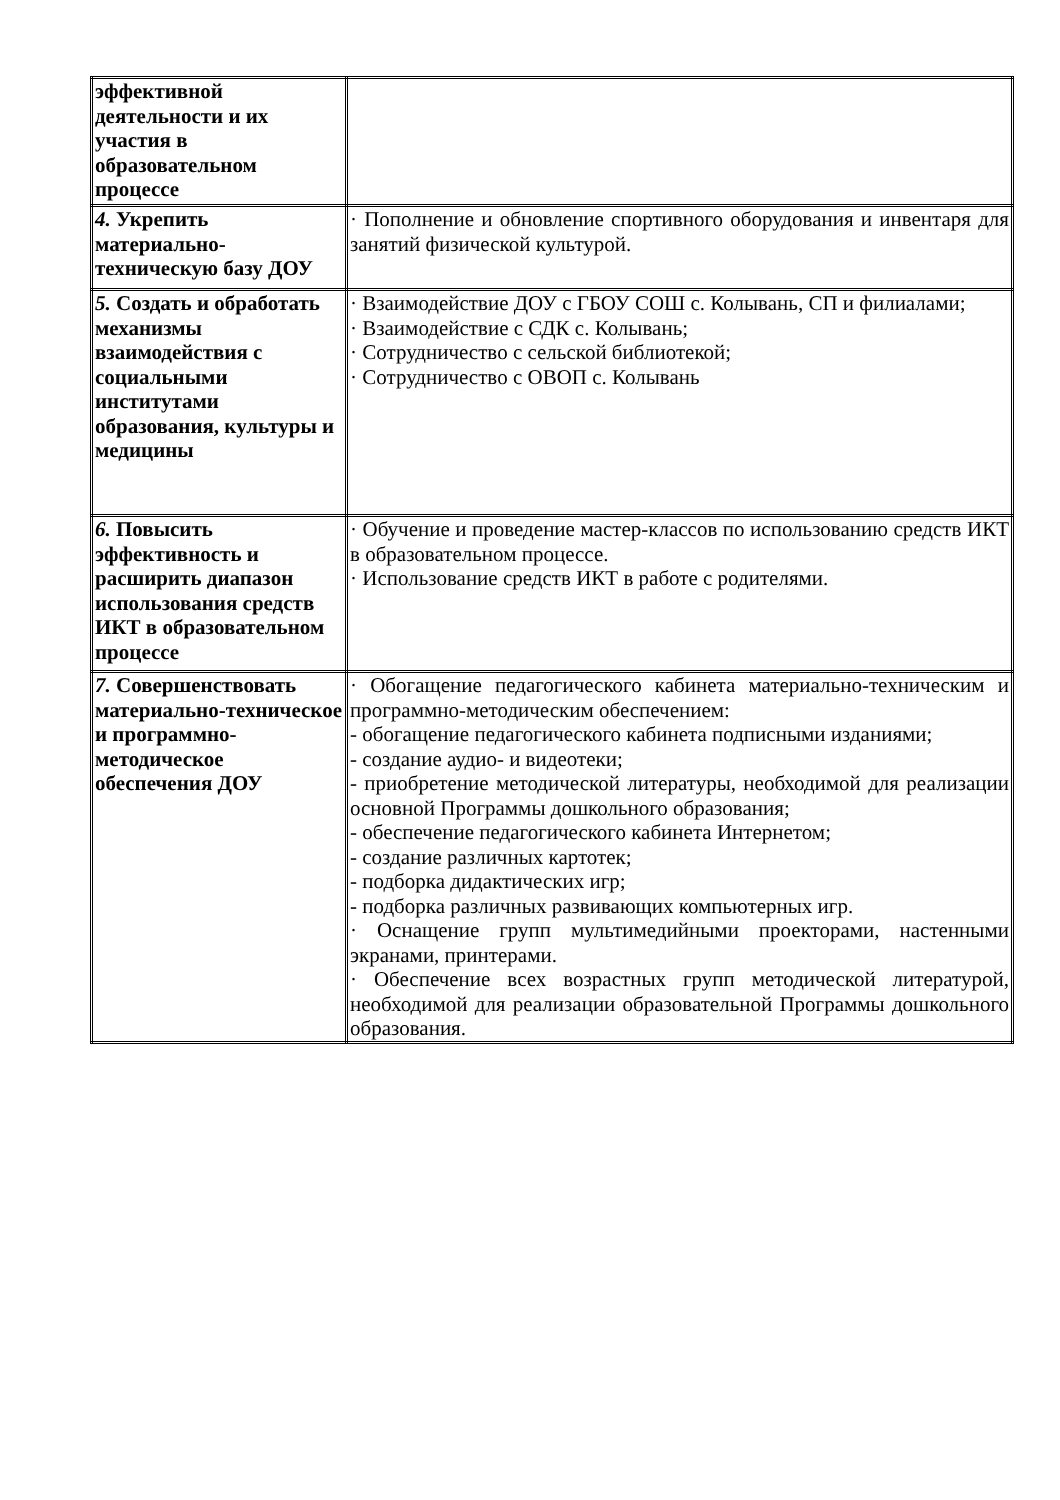| эффективной деятельности и их участия в образовательном процессе | |
| 4. Укрепить материально-техническую базу ДОУ | · Пополнение и обновление спортивного оборудования и инвентаря для занятий физической культурой. |
| 5. Создать и обработать механизмы взаимодействия с социальными институтами образования, культуры и медицины | · Взаимодействие ДОУ с ГБОУ СОШ с. Колывань, СП и филиалами; · Взаимодействие с СДК с. Колывань; · Сотрудничество с сельской библиотекой; · Сотрудничество с ОВОП с. Колывань |
| 6. Повысить эффективность и расширить диапазон использования средств ИКТ в образовательном процессе | · Обучение и проведение мастер-классов по использованию средств ИКТ в образовательном процессе. · Использование средств ИКТ в работе с родителями. |
| 7. Совершенствовать материально-техническое и программно-методическое обеспечения ДОУ | · Обогащение педагогического кабинета материально-техническим и программно-методическим обеспечением: - обогащение педагогического кабинета подписными изданиями; - создание аудио- и видеотеки; - приобретение методической литературы, необходимой для реализации основной Программы дошкольного образования; - обеспечение педагогического кабинета Интернетом; - создание различных картотек; - подборка дидактических игр; - подборка различных развивающих компьютерных игр. · Оснащение групп мультимедийными проекторами, настенными экранами, принтерами. · Обеспечение всех возрастных групп методической литературой, необходимой для реализации образовательной Программы дошкольного образования. |